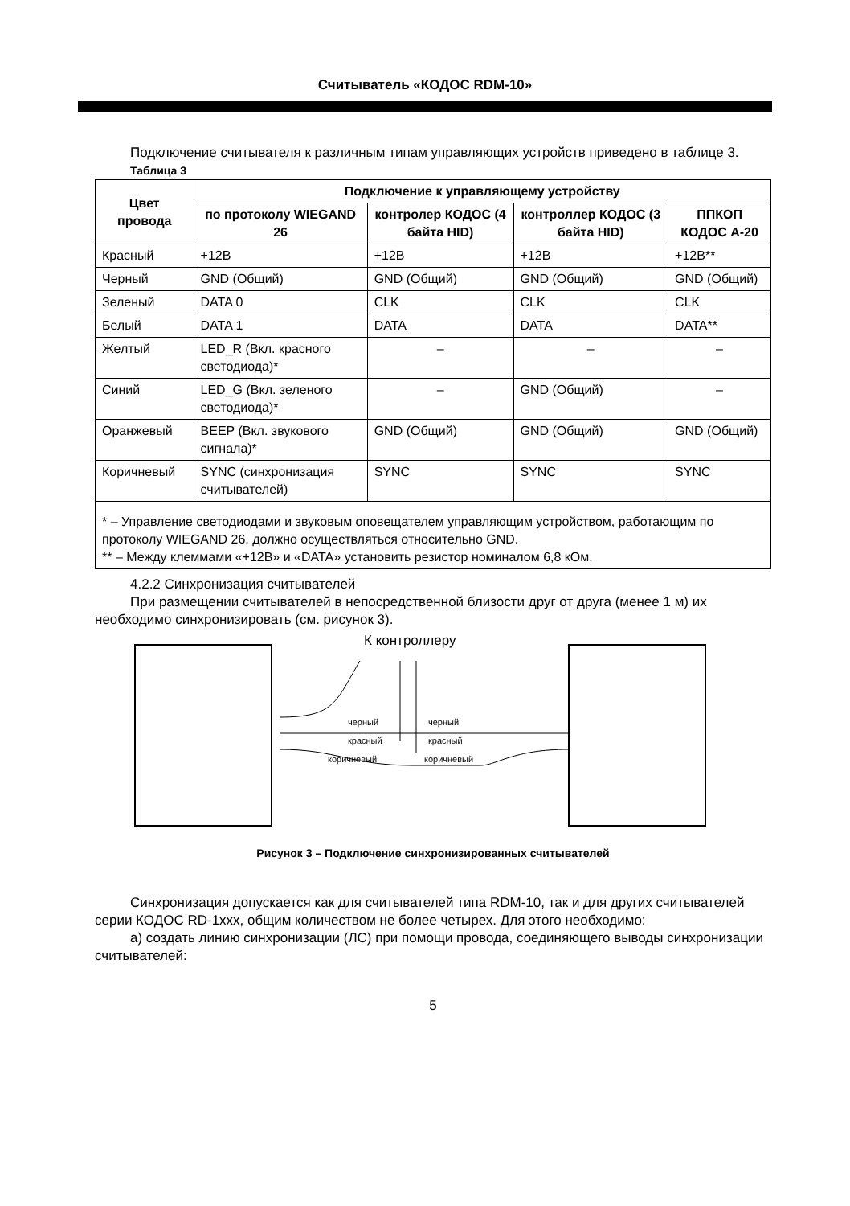Считыватель «КОДОС RDM-10»
Подключение считывателя к различным типам управляющих устройств приведено в таблице 3.
Таблица 3
| Цвет провода | Подключение к управляющему устройству | | | |
| --- | --- | --- | --- | --- |
| | по протоколу WIEGAND 26 | контролер КОДОС (4 байта HID) | контроллер КОДОС (3 байта HID) | ППКОП КОДОС А-20 |
| Красный | +12В | +12В | +12В | +12В** |
| Черный | GND (Общий) | GND (Общий) | GND (Общий) | GND (Общий) |
| Зеленый | DATA 0 | CLK | CLK | CLK |
| Белый | DATA 1 | DATA | DATA | DATA** |
| Желтый | LED_R (Вкл. красного светодиода)* | – | – | – |
| Синий | LED_G (Вкл. зеленого светодиода)* | – | GND (Общий) | – |
| Оранжевый | BEEP (Вкл. звукового сигнала)* | GND (Общий) | GND (Общий) | GND (Общий) |
| Коричневый | SYNC (синхронизация считывателей) | SYNC | SYNC | SYNC |
| * – Управление светодиодами и звуковым оповещателем управляющим устройством, работающим по протоколу WIEGAND 26, должно осуществляться относительно GND. ** – Между клеммами «+12В» и «DATA» установить резистор номиналом 6,8 кОм. | | | | |
4.2.2 Синхронизация считывателей
При размещении считывателей в непосредственной близости друг от друга (менее 1 м) их необходимо синхронизировать (см. рисунок 3).
К контроллеру
черный
черный
красный
красный
коричневый
коричневый
Рисунок 3 – Подключение синхронизированных считывателей
Синхронизация допускается как для считывателей типа RDM-10, так и для других считывателей серии КОДОС RD-1xxx, общим количеством не более четырех. Для этого необходимо:
а) создать линию синхронизации (ЛС) при помощи провода, соединяющего выводы синхронизации считывателей:
5